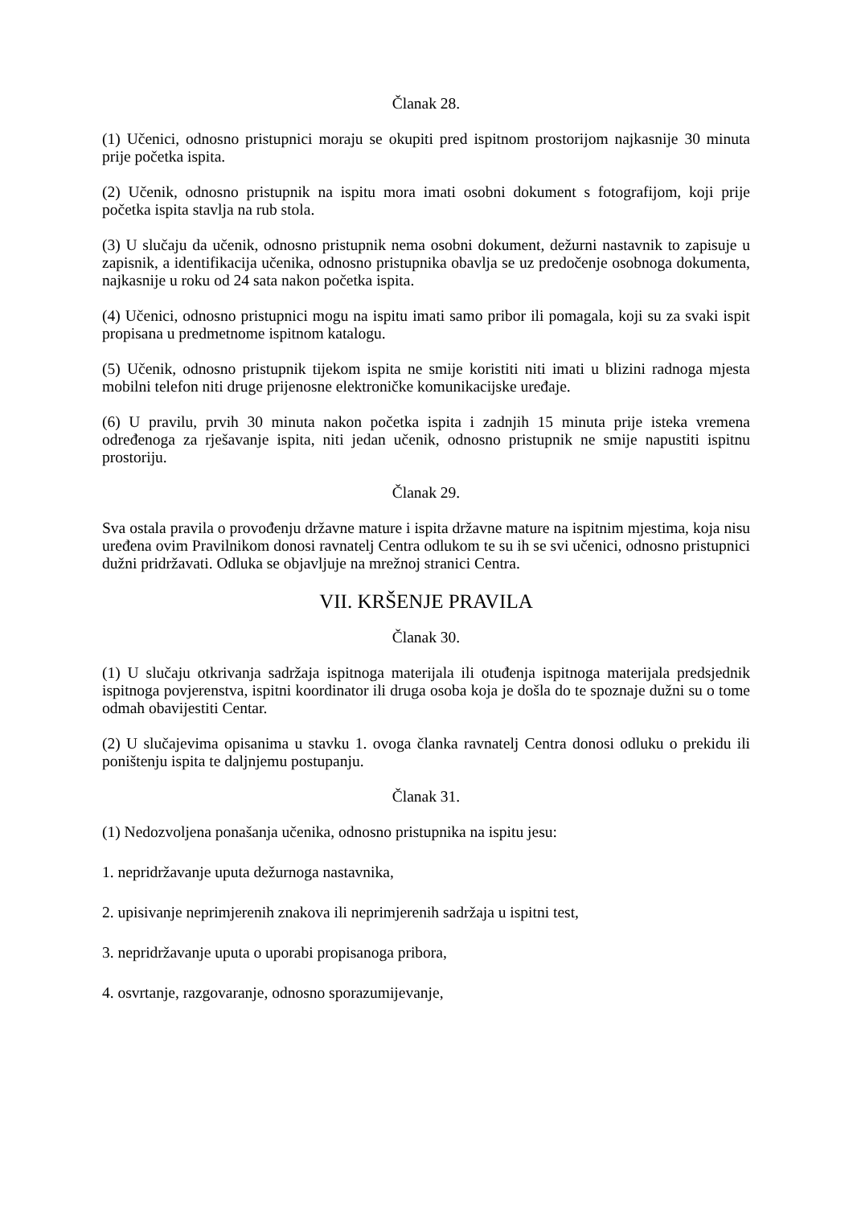Članak 28.
(1) Učenici, odnosno pristupnici moraju se okupiti pred ispitnom prostorijom najkasnije 30 minuta prije početka ispita.
(2) Učenik, odnosno pristupnik na ispitu mora imati osobni dokument s fotografijom, koji prije početka ispita stavlja na rub stola.
(3) U slučaju da učenik, odnosno pristupnik nema osobni dokument, dežurni nastavnik to zapisuje u zapisnik, a identifikacija učenika, odnosno pristupnika obavlja se uz predočenje osobnoga dokumenta, najkasnije u roku od 24 sata nakon početka ispita.
(4) Učenici, odnosno pristupnici mogu na ispitu imati samo pribor ili pomagala, koji su za svaki ispit propisana u predmetnome ispitnom katalogu.
(5) Učenik, odnosno pristupnik tijekom ispita ne smije koristiti niti imati u blizini radnoga mjesta mobilni telefon niti druge prijenosne elektroničke komunikacijske uređaje.
(6) U pravilu, prvih 30 minuta nakon početka ispita i zadnjih 15 minuta prije isteka vremena određenoga za rješavanje ispita, niti jedan učenik, odnosno pristupnik ne smije napustiti ispitnu prostoriju.
Članak 29.
Sva ostala pravila o provođenju državne mature i ispita državne mature na ispitnim mjestima, koja nisu uređena ovim Pravilnikom donosi ravnatelj Centra odlukom te su ih se svi učenici, odnosno pristupnici dužni pridržavati. Odluka se objavljuje na mrežnoj stranici Centra.
VII. KRŠENJE PRAVILA
Članak 30.
(1) U slučaju otkrivanja sadržaja ispitnoga materijala ili otuđenja ispitnoga materijala predsjednik ispitnoga povjerenstva, ispitni koordinator ili druga osoba koja je došla do te spoznaje dužni su o tome odmah obavijestiti Centar.
(2) U slučajevima opisanima u stavku 1. ovoga članka ravnatelj Centra donosi odluku o prekidu ili poništenju ispita te daljnjemu postupanju.
Članak 31.
(1) Nedozvoljena ponašanja učenika, odnosno pristupnika na ispitu jesu:
1. nepridržavanje uputa dežurnoga nastavnika,
2. upisivanje neprimjerenih znakova ili neprimjerenih sadržaja u ispitni test,
3. nepridržavanje uputa o uporabi propisanoga pribora,
4. osvrtanje, razgovaranje, odnosno sporazumijevanje,